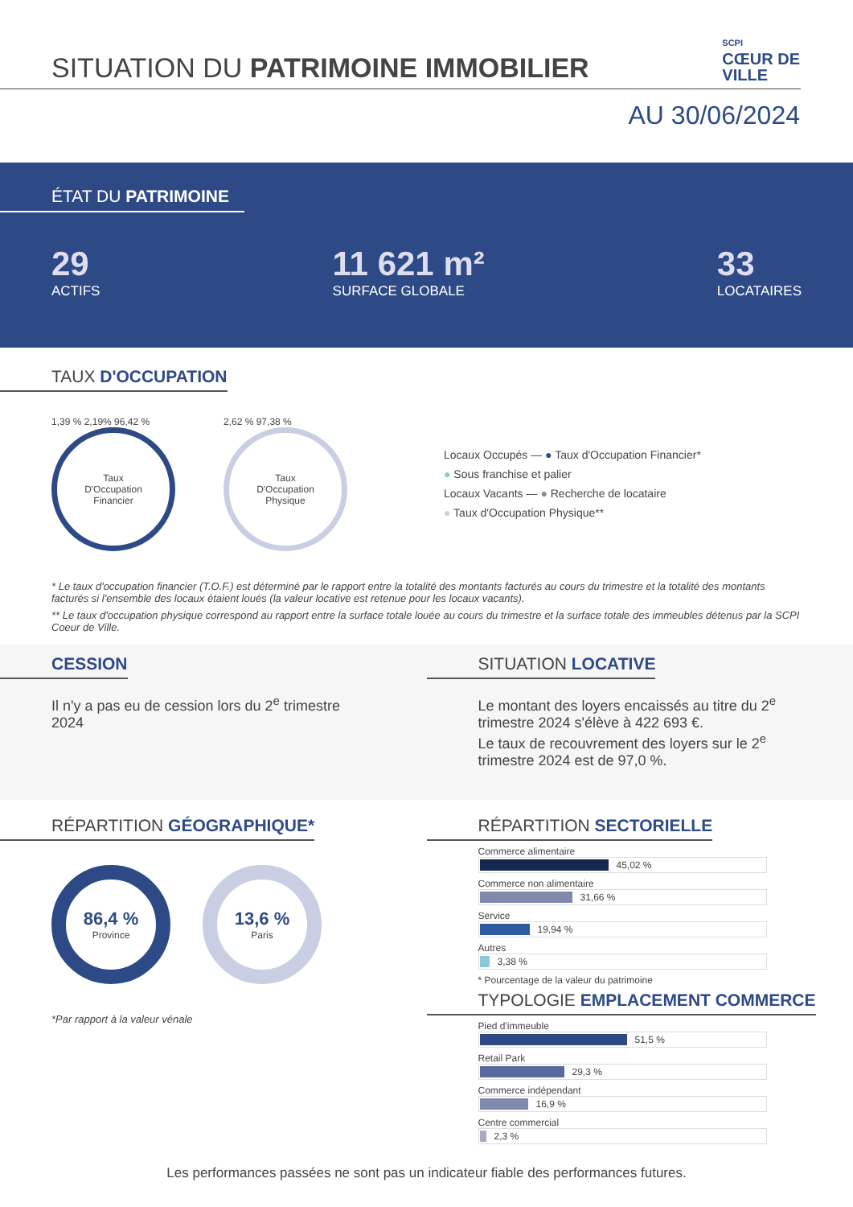SITUATION DU PATRIMOINE IMMOBILIER
SCPI
CŒUR DE
VILLE
AU 30/06/2024
ÉTAT DU PATRIMOINE
29
ACTIFS
11 621 m²
SURFACE GLOBALE
33
LOCATAIRES
TAUX D'OCCUPATION
1,39 % 2,19% 96,42 %
Taux
D'Occupation
Financier
2,62 % 97,38 %
Taux
D'Occupation
Physique
Locaux Occupés — ● Taux d'Occupation Financier*
● Sous franchise et palier
Locaux Vacants — ● Recherche de locataire
● Taux d'Occupation Physique**
* Le taux d'occupation financier (T.O.F.) est déterminé par le rapport entre la totalité des montants facturés au cours du trimestre et la totalité des montants facturés si l'ensemble des locaux étaient loués (la valeur locative est retenue pour les locaux vacants).
** Le taux d'occupation physique correspond au rapport entre la surface totale louée au cours du trimestre et la surface totale des immeubles détenus par la SCPI Coeur de Ville.
CESSION
Il n'y a pas eu de cession lors du 2<sup>e</sup> trimestre 2024
SITUATION LOCATIVE
Le montant des loyers encaissés au titre du 2<sup>e</sup> trimestre 2024 s'élève à 422 693 €.
Le taux de recouvrement des loyers sur le 2<sup>e</sup> trimestre 2024 est de 97,0 %.
RÉPARTITION GÉOGRAPHIQUE*
86,4 %
Province
13,6 %
Paris
*Par rapport à la valeur vénale
RÉPARTITION SECTORIELLE
Commerce alimentaire
45,02 %
Commerce non alimentaire
31,66 %
Service
19,94 %
Autres
3,38 %
* Pourcentage de la valeur du patrimoine
TYPOLOGIE EMPLACEMENT COMMERCE
Pied d'immeuble
51,5 %
Retail Park
29,3 %
Commerce indépendant
16,9 %
Centre commercial
2,3 %
Les performances passées ne sont pas un indicateur fiable des performances futures.